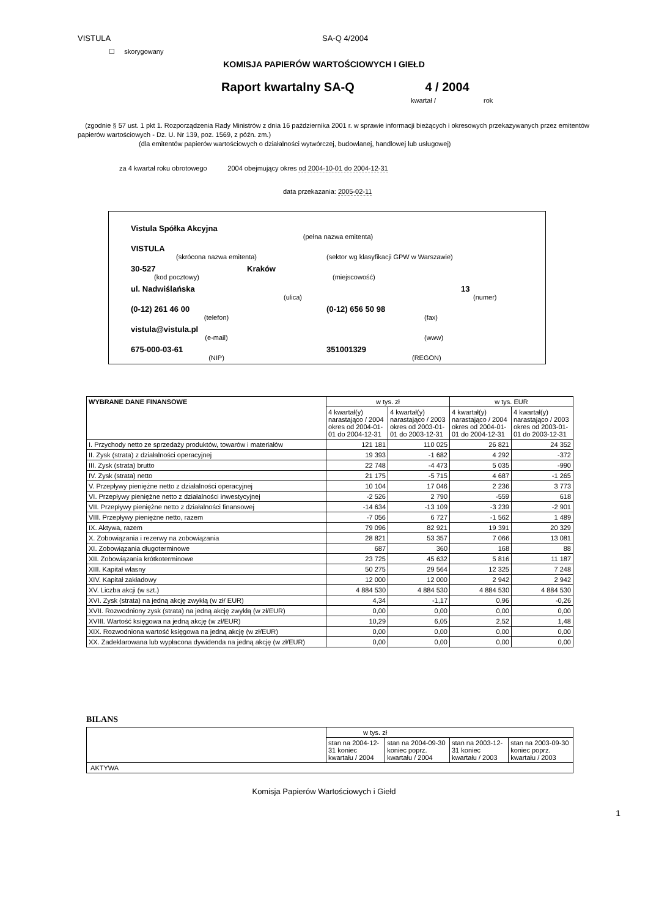VISTULA SA-Q 4/2004
☐ skorygowany
KOMISJA PAPIERÓW WARTOŚCIOWYCH I GIEŁD
Raport kwartalny SA-Q 4 / 2004
kwartał / rok
(zgodnie § 57 ust. 1 pkt 1. Rozporządzenia Rady Ministrów z dnia 16 października 2001 r. w sprawie informacji bieżących i okresowych przekazywanych przez emitentów papierów wartościowych - Dz. U. Nr 139, poz. 1569, z późn. zm.)
(dla emitentów papierów wartościowych o działalności wytwórczej, budowlanej, handlowej lub usługowej)
za 4 kwartał roku obrotowego 2004 obejmujący okres od 2004-10-01 do 2004-12-31
data przekazania: 2005-02-11
Vistula Spółka Akcyjna
(pełna nazwa emitenta)
VISTULA
(skrócona nazwa emitenta) (sektor wg klasyfikacji GPW w Warszawie)
30-527 Kraków
(kod pocztowy) (miejscowość)
ul. Nadwiślańska 13
(ulica) (numer)
(0-12) 261 46 00 (0-12) 656 50 98
(telefon) (fax)
vistula@vistula.pl
(e-mail) (www)
675-000-03-61 351001329
(NIP) (REGON)
| WYBRANE DANE FINANSOWE | w tys. zł | | w tys. EUR | |
| --- | --- | --- | --- | --- |
| | 4 kwartał(y) narastająco / 2004 okres od 2004-01-01 do 2004-12-31 | 4 kwartał(y) narastająco / 2003 okres od 2003-01-01 do 2003-12-31 | 4 kwartał(y) narastająco / 2004 okres od 2004-01-01 do 2004-12-31 | 4 kwartał(y) narastająco / 2003 okres od 2003-01-01 do 2003-12-31 |
| I. Przychody netto ze sprzedaży produktów, towarów i materiałów | 121 181 | 110 025 | 26 821 | 24 352 |
| II. Zysk (strata) z działalności operacyjnej | 19 393 | -1 682 | 4 292 | -372 |
| III. Zysk (strata) brutto | 22 748 | -4 473 | 5 035 | -990 |
| IV. Zysk (strata) netto | 21 175 | -5 715 | 4 687 | -1 265 |
| V. Przepływy pieniężne netto z działalności operacyjnej | 10 104 | 17 046 | 2 236 | 3 773 |
| VI. Przepływy pieniężne netto z działalności inwestycyjnej | -2 526 | 2 790 | -559 | 618 |
| VII. Przepływy pieniężne netto z działalności finansowej | -14 634 | -13 109 | -3 239 | -2 901 |
| VIII. Przepływy pieniężne netto, razem | -7 056 | 6 727 | -1 562 | 1 489 |
| IX. Aktywa, razem | 79 096 | 82 921 | 19 391 | 20 329 |
| X. Zobowiązania i rezerwy na zobowiązania | 28 821 | 53 357 | 7 066 | 13 081 |
| XI. Zobowiązania długoterminowe | 687 | 360 | 168 | 88 |
| XII. Zobowiązania krótkoterminowe | 23 725 | 45 632 | 5 816 | 11 187 |
| XIII. Kapitał własny | 50 275 | 29 564 | 12 325 | 7 248 |
| XIV. Kapitał zakładowy | 12 000 | 12 000 | 2 942 | 2 942 |
| XV. Liczba akcji (w szt.) | 4 884 530 | 4 884 530 | 4 884 530 | 4 884 530 |
| XVI. Zysk (strata) na jedną akcję zwykłą (w zł/ EUR) | 4,34 | -1,17 | 0,96 | -0,26 |
| XVII. Rozwodniony zysk (strata) na jedną akcję zwykłą (w zł/EUR) | 0,00 | 0,00 | 0,00 | 0,00 |
| XVIII. Wartość księgowa na jedną akcję (w zł/EUR) | 10,29 | 6,05 | 2,52 | 1,48 |
| XIX. Rozwodniona wartość księgowa na jedną akcję (w zł/EUR) | 0,00 | 0,00 | 0,00 | 0,00 |
| XX. Zadeklarowana lub wypłacona dywidenda na jedną akcję (w zł/EUR) | 0,00 | 0,00 | 0,00 | 0,00 |
BILANS
| | w tys. zł | | | |
| | stan na 2004-12-31 koniec kwartału / 2004 | stan na 2004-09-30 koniec poprz. kwartału / 2004 | stan na 2003-12-31 koniec kwartału / 2003 | stan na 2003-09-30 koniec poprz. kwartału / 2003 |
| AKTYWA | | | | |
Komisja Papierów Wartościowych i Giełd
1